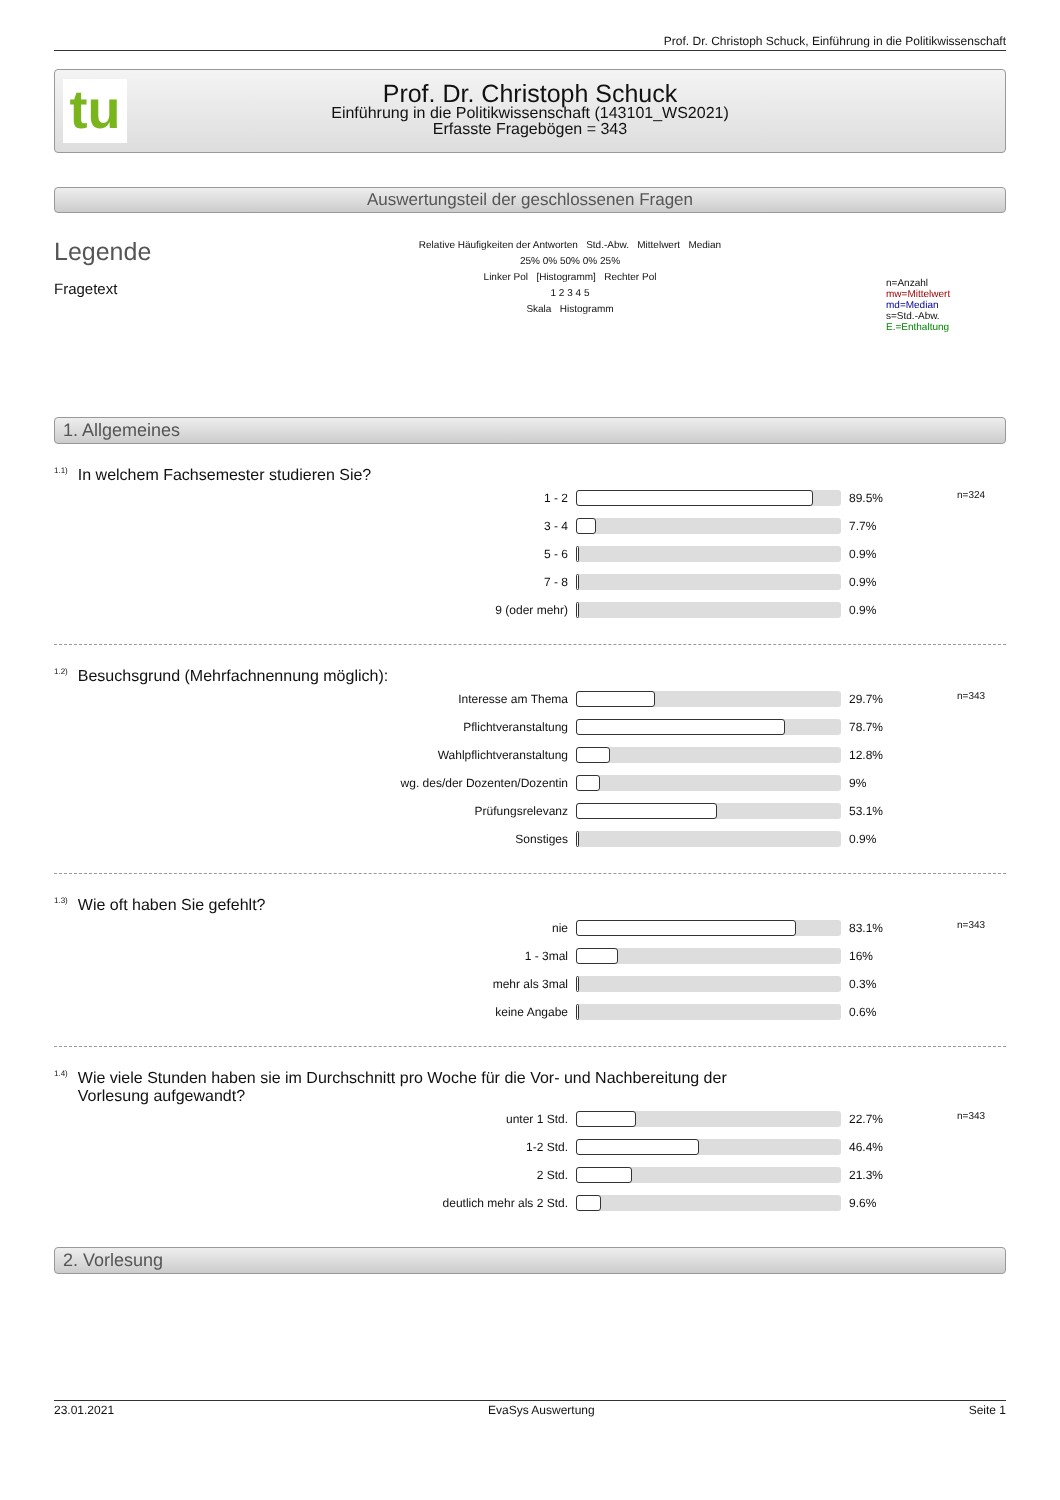Prof. Dr. Christoph Schuck, Einführung in die Politikwissenschaft
tu
Prof. Dr. Christoph Schuck
Einführung in die Politikwissenschaft (143101_WS2021)
Erfasste Fragebögen = 343
Auswertungsteil der geschlossenen Fragen
Legende
Fragetext
Relative Häufigkeiten der Antworten Std.-Abw. Mittelwert Median
25% 0% 50% 0% 25%
Linker Pol [Histogramm] Rechter Pol
1 2 3 4 5
Skala Histogramm
n=Anzahl
mw=Mittelwert
md=Median
s=Std.-Abw.
E.=Enthaltung
1. Allgemeines
<sup>1.1)</sup>In welchem Fachsemester studieren Sie?
| 1 - 2 | | 89.5% | n=324 |
| 3 - 4 | | 7.7% | |
| 5 - 6 | | 0.9% | |
| 7 - 8 | | 0.9% | |
| 9 (oder mehr) | | 0.9% | |
<sup>1.2)</sup>Besuchsgrund (Mehrfachnennung möglich):
| Interesse am Thema | | 29.7% | n=343 |
| Pflichtveranstaltung | | 78.7% | |
| Wahlpflichtveranstaltung | | 12.8% | |
| wg. des/der Dozenten/Dozentin | | 9% | |
| Prüfungsrelevanz | | 53.1% | |
| Sonstiges | | 0.9% | |
<sup>1.3)</sup>Wie oft haben Sie gefehlt?
| nie | | 83.1% | n=343 |
| 1 - 3mal | | 16% | |
| mehr als 3mal | | 0.3% | |
| keine Angabe | | 0.6% | |
<sup>1.4)</sup>Wie viele Stunden haben sie im Durchschnitt pro Woche für die Vor- und Nachbereitung der
Vorlesung aufgewandt?
| unter 1 Std. | | 22.7% | n=343 |
| 1-2 Std. | | 46.4% | |
| 2 Std. | | 21.3% | |
| deutlich mehr als 2 Std. | | 9.6% | |
2. Vorlesung
23.01.2021 EvaSys Auswertung Seite 1